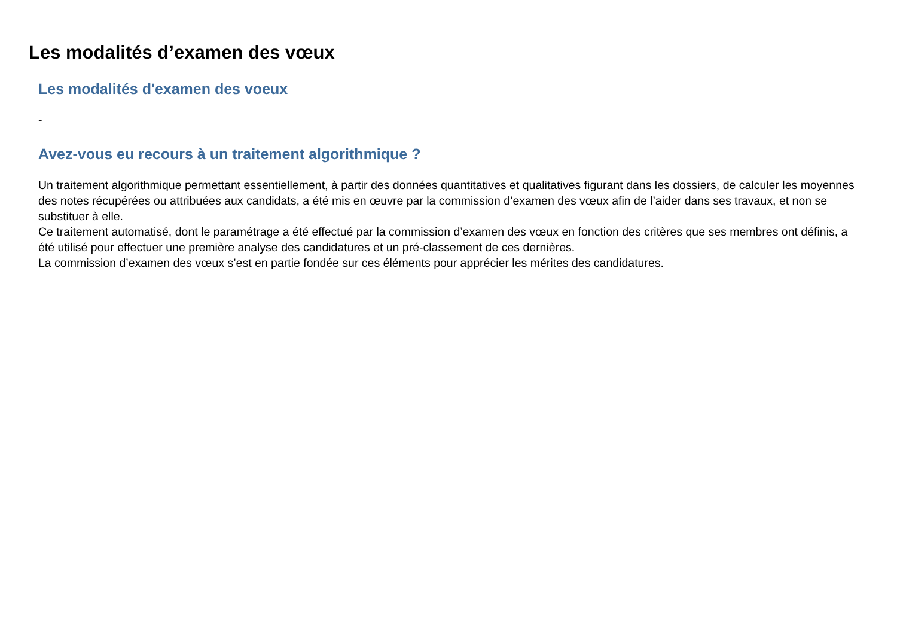Les modalités d’examen des vœux
Les modalités d'examen des voeux
-
Avez-vous eu recours à un traitement algorithmique ?
Un traitement algorithmique permettant essentiellement, à partir des données quantitatives et qualitatives figurant dans les dossiers, de calculer les moyennes des notes récupérées ou attribuées aux candidats, a été mis en œuvre par la commission d’examen des vœux afin de l’aider dans ses travaux, et non se substituer à elle.
Ce traitement automatisé, dont le paramétrage a été effectué par la commission d’examen des vœux en fonction des critères que ses membres ont définis, a été utilisé pour effectuer une première analyse des candidatures et un pré-classement de ces dernières.
La commission d’examen des vœux s’est en partie fondée sur ces éléments pour apprécier les mérites des candidatures.